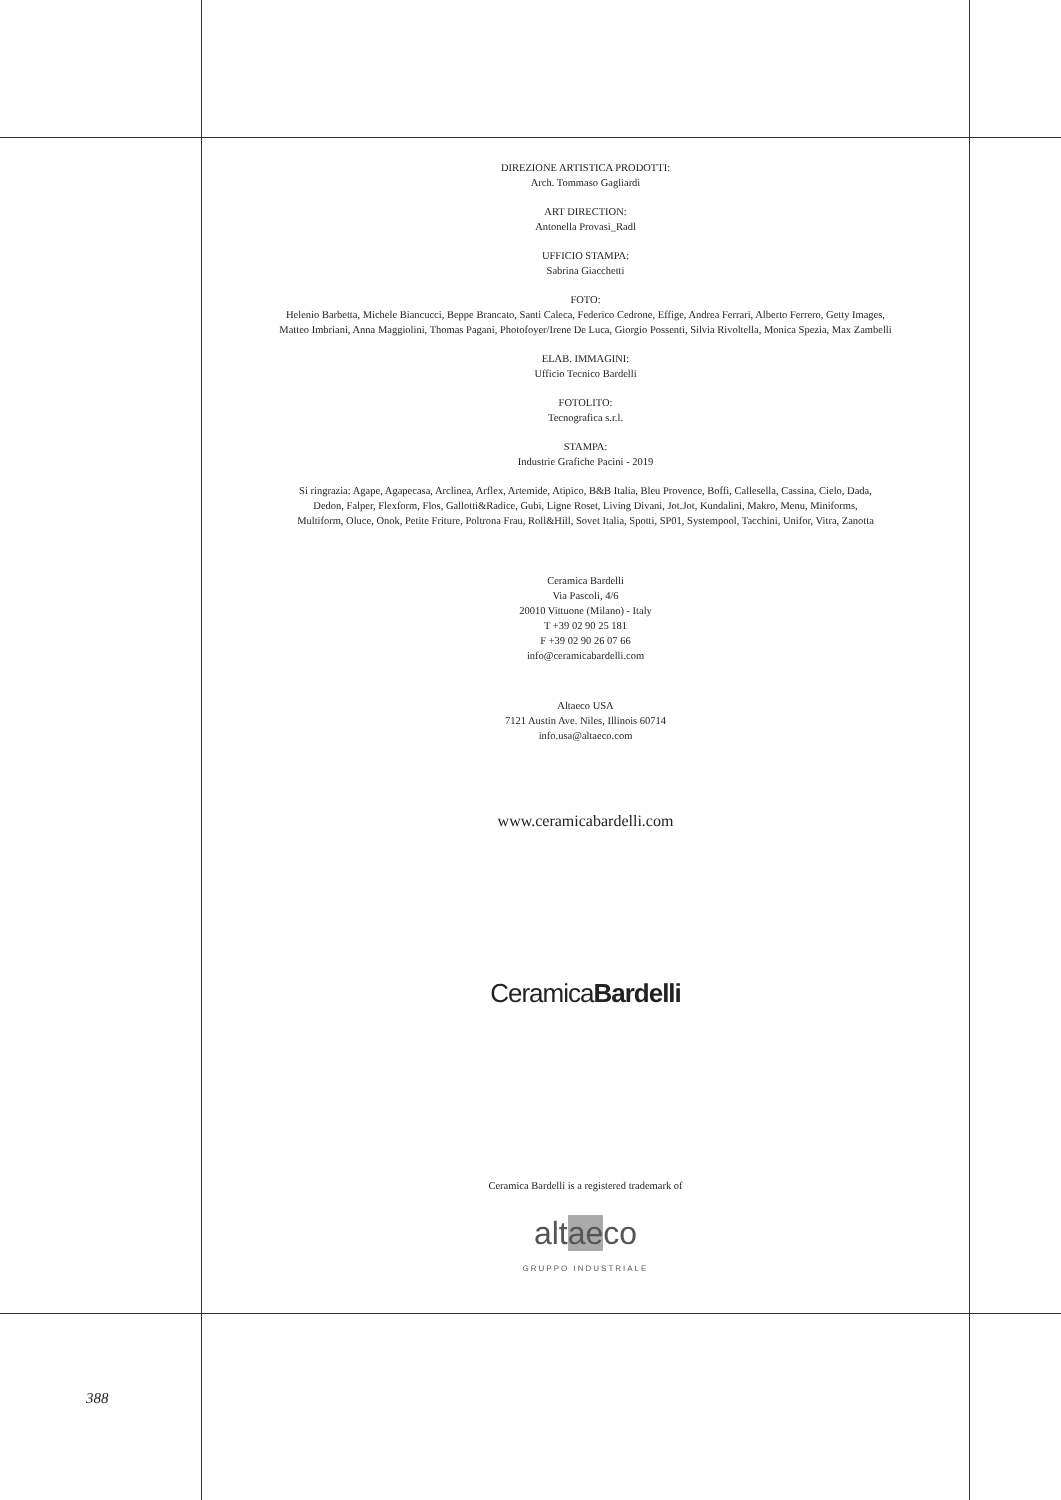DIREZIONE ARTISTICA PRODOTTI:
Arch. Tommaso Gagliardi
ART DIRECTION:
Antonella Provasi_Radl
UFFICIO STAMPA:
Sabrina Giacchetti
FOTO:
Helenio Barbetta, Michele Biancucci, Beppe Brancato, Santi Caleca, Federico Cedrone, Effige, Andrea Ferrari, Alberto Ferrero, Getty Images,
Matteo Imbriani, Anna Maggiolini, Thomas Pagani, Photofoyer/Irene De Luca, Giorgio Possenti, Silvia Rivoltella, Monica Spezia, Max Zambelli
ELAB. IMMAGINI:
Ufficio Tecnico Bardelli
FOTOLITO:
Tecnografica s.r.l.
STAMPA:
Industrie Grafiche Pacini - 2019
Si ringrazia: Agape, Agapecasa, Arclinea, Arflex, Artemide, Atipico, B&B Italia, Bleu Provence, Boffi, Callesella, Cassina, Cielo, Dada,
Dedon, Falper, Flexform, Flos, Gallotti&Radice, Gubi, Ligne Roset, Living Divani, Jot.Jot, Kundalini, Makro, Menu, Miniforms,
Multiform, Oluce, Onok, Petite Friture, Poltrona Frau, Roll&Hill, Sovet Italia, Spotti, SP01, Systempool, Tacchini, Unifor, Vitra, Zanotta
Ceramica Bardelli
Via Pascoli, 4/6
20010 Vittuone (Milano) - Italy
T +39 02 90 25 181
F +39 02 90 26 07 66
info@ceramicabardelli.com
Altaeco USA
7121 Austin Ave. Niles, Illinois 60714
info.usa@altaeco.com
www.ceramicabardelli.com
CeramicaBardelli
Ceramica Bardelli is a registered trademark of
altaeco
GRUPPO INDUSTRIALE
388